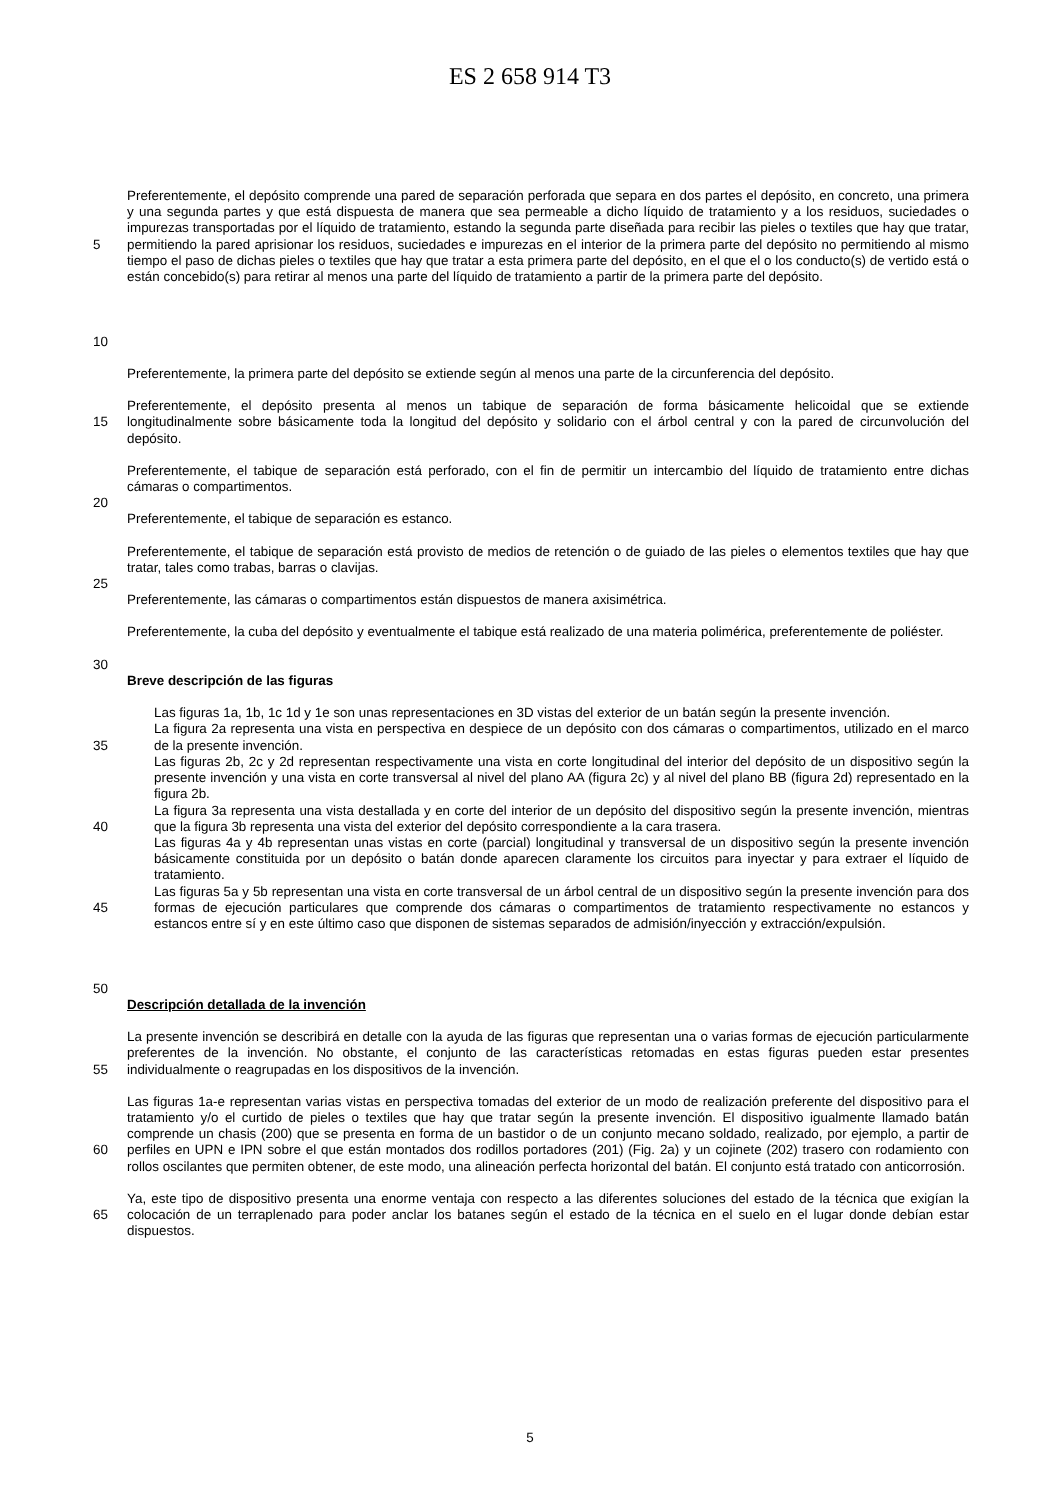ES 2 658 914 T3
5
10
Preferentemente, el depósito comprende una pared de separación perforada que separa en dos partes el depósito, en concreto, una primera y una segunda partes y que está dispuesta de manera que sea permeable a dicho líquido de tratamiento y a los residuos, suciedades o impurezas transportadas por el líquido de tratamiento, estando la segunda parte diseñada para recibir las pieles o textiles que hay que tratar, permitiendo la pared aprisionar los residuos, suciedades e impurezas en el interior de la primera parte del depósito no permitiendo al mismo tiempo el paso de dichas pieles o textiles que hay que tratar a esta primera parte del depósito, en el que el o los conducto(s) de vertido está o están concebido(s) para retirar al menos una parte del líquido de tratamiento a partir de la primera parte del depósito.
Preferentemente, la primera parte del depósito se extiende según al menos una parte de la circunferencia del depósito.
15 Preferentemente, el depósito presenta al menos un tabique de separación de forma básicamente helicoidal que se extiende longitudinalmente sobre básicamente toda la longitud del depósito y solidario con el árbol central y con la pared de circunvolución del depósito.
20 Preferentemente, el tabique de separación está perforado, con el fin de permitir un intercambio del líquido de tratamiento entre dichas cámaras o compartimentos.
Preferentemente, el tabique de separación es estanco.
25 Preferentemente, el tabique de separación está provisto de medios de retención o de guiado de las pieles o elementos textiles que hay que tratar, tales como trabas, barras o clavijas.
Preferentemente, las cámaras o compartimentos están dispuestos de manera axisimétrica.
30 Preferentemente, la cuba del depósito y eventualmente el tabique está realizado de una materia polimérica, preferentemente de poliéster.
Breve descripción de las figuras
35
40
45
50
Las figuras 1a, 1b, 1c 1d y 1e son unas representaciones en 3D vistas del exterior de un batán según la presente invención.
La figura 2a representa una vista en perspectiva en despiece de un depósito con dos cámaras o compartimentos, utilizado en el marco de la presente invención.
Las figuras 2b, 2c y 2d representan respectivamente una vista en corte longitudinal del interior del depósito de un dispositivo según la presente invención y una vista en corte transversal al nivel del plano AA (figura 2c) y al nivel del plano BB (figura 2d) representado en la figura 2b.
La figura 3a representa una vista destallada y en corte del interior de un depósito del dispositivo según la presente invención, mientras que la figura 3b representa una vista del exterior del depósito correspondiente a la cara trasera.
Las figuras 4a y 4b representan unas vistas en corte (parcial) longitudinal y transversal de un dispositivo según la presente invención básicamente constituida por un depósito o batán donde aparecen claramente los circuitos para inyectar y para extraer el líquido de tratamiento.
Las figuras 5a y 5b representan una vista en corte transversal de un árbol central de un dispositivo según la presente invención para dos formas de ejecución particulares que comprende dos cámaras o compartimentos de tratamiento respectivamente no estancos y estancos entre sí y en este último caso que disponen de sistemas separados de admisión/inyección y extracción/expulsión.
Descripción detallada de la invención
55 La presente invención se describirá en detalle con la ayuda de las figuras que representan una o varias formas de ejecución particularmente preferentes de la invención. No obstante, el conjunto de las características retomadas en estas figuras pueden estar presentes individualmente o reagrupadas en los dispositivos de la invención.
60 Las figuras 1a-e representan varias vistas en perspectiva tomadas del exterior de un modo de realización preferente del dispositivo para el tratamiento y/o el curtido de pieles o textiles que hay que tratar según la presente invención. El dispositivo igualmente llamado batán comprende un chasis (200) que se presenta en forma de un bastidor o de un conjunto mecano soldado, realizado, por ejemplo, a partir de perfiles en UPN e IPN sobre el que están montados dos rodillos portadores (201) (Fig. 2a) y un cojinete (202) trasero con rodamiento con rollos oscilantes que permiten obtener, de este modo, una alineación perfecta horizontal del batán. El conjunto está tratado con anticorrosión.
65 Ya, este tipo de dispositivo presenta una enorme ventaja con respecto a las diferentes soluciones del estado de la técnica que exigían la colocación de un terraplenado para poder anclar los batanes según el estado de la técnica en el suelo en el lugar donde debían estar dispuestos.
5